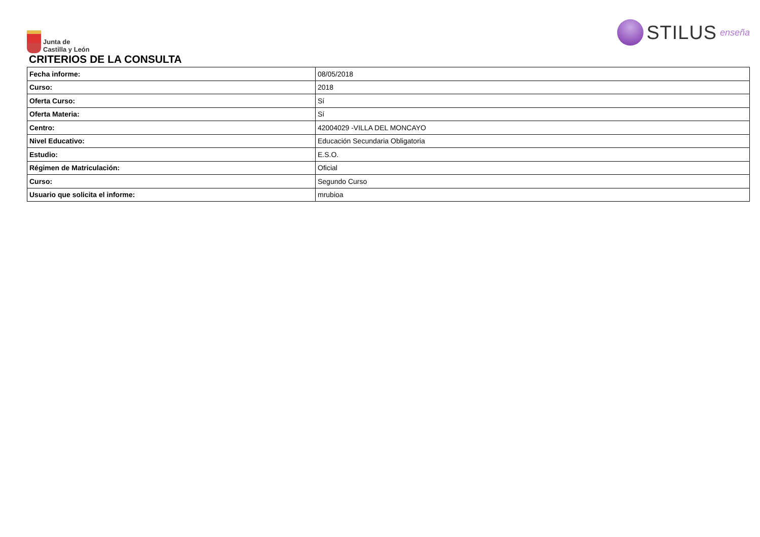Junta de
Castilla y León
STILUS enseña
CRITERIOS DE LA CONSULTA
| Fecha informe: | 08/05/2018 |
| Curso: | 2018 |
| Oferta Curso: | Sí |
| Oferta Materia: | Sí |
| Centro: | 42004029 -VILLA DEL MONCAYO |
| Nivel Educativo: | Educación Secundaria Obligatoria |
| Estudio: | E.S.O. |
| Régimen de Matriculación: | Oficial |
| Curso: | Segundo Curso |
| Usuario que solicita el informe: | mrubioa |